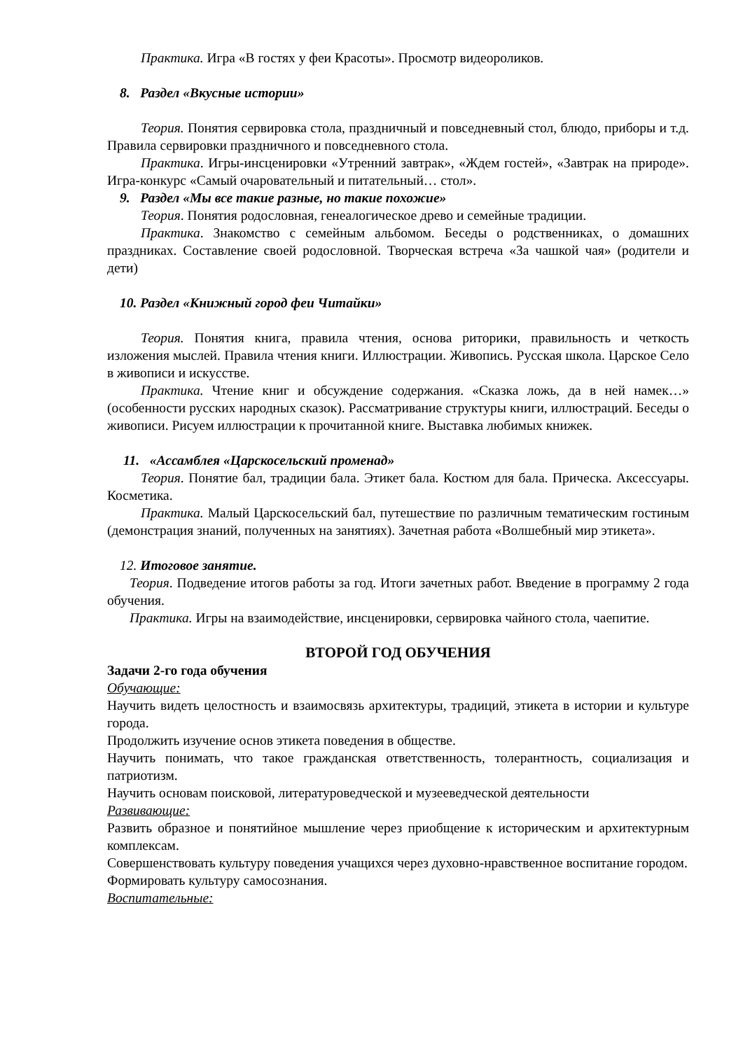Практика. Игра «В гостях у феи Красоты». Просмотр видеороликов.
8. Раздел «Вкусные истории»
Теория. Понятия сервировка стола, праздничный и повседневный стол, блюдо, приборы и т.д. Правила сервировки праздничного и повседневного стола.
Практика. Игры-инсценировки «Утренний завтрак», «Ждем гостей», «Завтрак на природе». Игра-конкурс «Самый очаровательный и питательный… стол».
9. Раздел «Мы все такие разные, но такие похожие»
Теория. Понятия родословная, генеалогическое древо и семейные традиции.
Практика. Знакомство с семейным альбомом. Беседы о родственниках, о домашних праздниках. Составление своей родословной. Творческая встреча «За чашкой чая» (родители и дети)
10. Раздел «Книжный город феи Читайки»
Теория. Понятия книга, правила чтения, основа риторики, правильность и четкость изложения мыслей. Правила чтения книги. Иллюстрации. Живопись. Русская школа. Царское Село в живописи и искусстве.
Практика. Чтение книг и обсуждение содержания. «Сказка ложь, да в ней намек…» (особенности русских народных сказок). Рассматривание структуры книги, иллюстраций. Беседы о живописи. Рисуем иллюстрации к прочитанной книге. Выставка любимых книжек.
11. «Ассамблея «Царскосельский променад»
Теория. Понятие бал, традиции бала. Этикет бала. Костюм для бала. Прическа. Аксессуары. Косметика.
Практика. Малый Царскосельский бал, путешествие по различным тематическим гостиным (демонстрация знаний, полученных на занятиях). Зачетная работа «Волшебный мир этикета».
12. Итоговое занятие.
Теория. Подведение итогов работы за год. Итоги зачетных работ. Введение в программу 2 года обучения.
Практика. Игры на взаимодействие, инсценировки, сервировка чайного стола, чаепитие.
ВТОРОЙ ГОД ОБУЧЕНИЯ
Задачи 2-го года обучения
Обучающие:
Научить видеть целостность и взаимосвязь архитектуры, традиций, этикета в истории и культуре города.
Продолжить изучение основ этикета поведения в обществе.
Научить понимать, что такое гражданская ответственность, толерантность, социализация и патриотизм.
Научить основам поисковой, литературоведческой и музееведческой деятельности
Развивающие:
Развить образное и понятийное мышление через приобщение к историческим и архитектурным комплексам.
Совершенствовать культуру поведения учащихся через духовно-нравственное воспитание городом.
Формировать культуру самосознания.
Воспитательные: